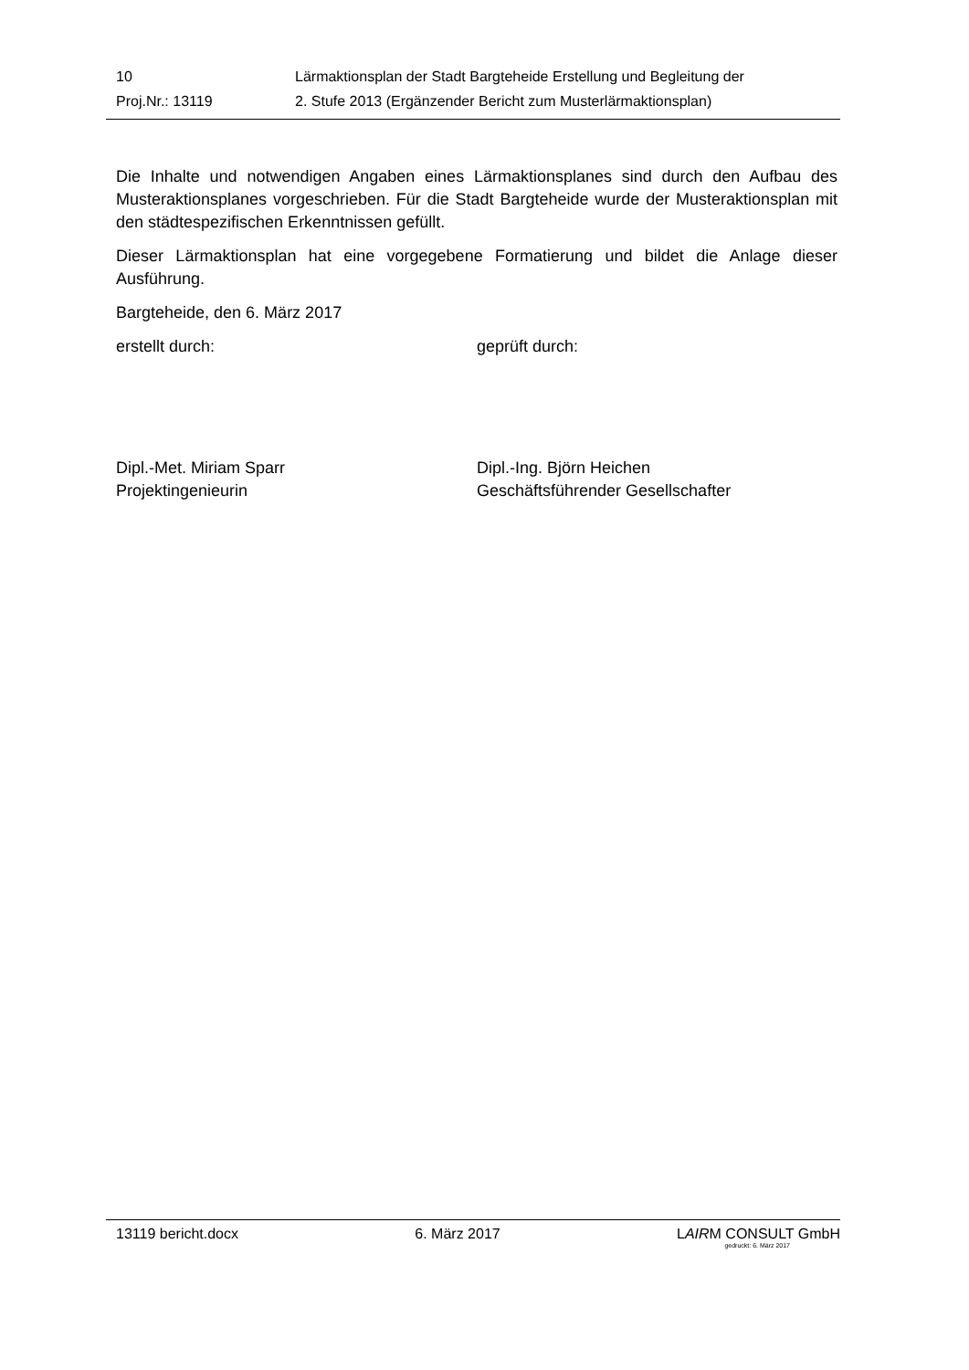10 Lärmaktionsplan der Stadt Bargteheide Erstellung und Begleitung der
Proj.Nr.: 13119 2. Stufe 2013 (Ergänzender Bericht zum Musterlärmaktionsplan)
Die Inhalte und notwendigen Angaben eines Lärmaktionsplanes sind durch den Aufbau des Musteraktionsplanes vorgeschrieben. Für die Stadt Bargteheide wurde der Musteraktionsplan mit den städtespezifischen Erkenntnissen gefüllt.
Dieser Lärmaktionsplan hat eine vorgegebene Formatierung und bildet die Anlage dieser Ausführung.
Bargteheide, den 6. März 2017
erstellt durch: geprüft durch:
Dipl.-Met. Miriam Sparr
Projektingenieurin
Dipl.-Ing. Björn Heichen
Geschäftsführender Gesellschafter
13119 bericht.docx 6. März 2017 LAIRM CONSULT GmbH
gedruckt: 6. März 2017